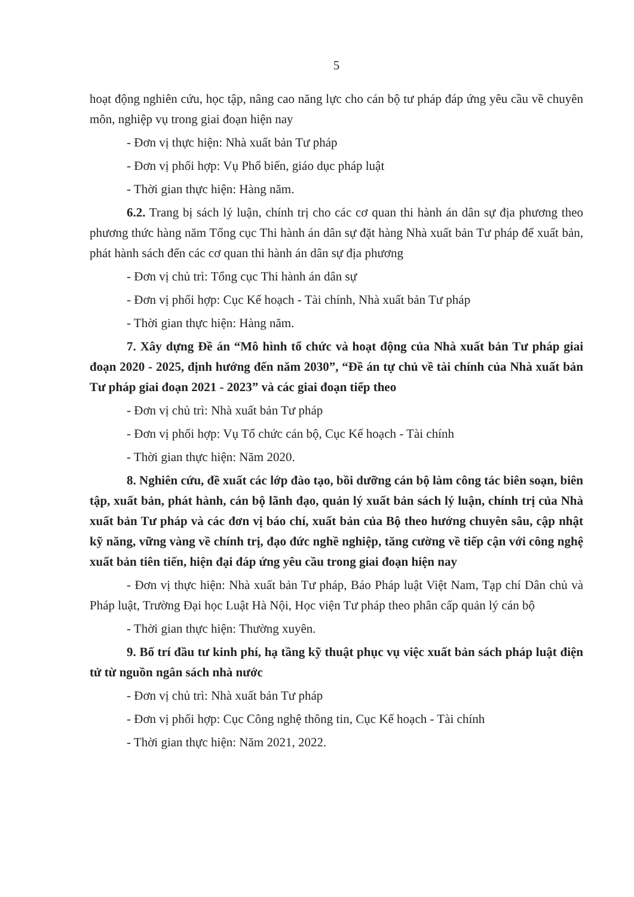5
hoạt động nghiên cứu, học tập, nâng cao năng lực cho cán bộ tư pháp đáp ứng yêu cầu về chuyên môn, nghiệp vụ trong giai đoạn hiện nay
- Đơn vị thực hiện: Nhà xuất bản Tư pháp
- Đơn vị phối hợp: Vụ Phổ biến, giáo dục pháp luật
- Thời gian thực hiện: Hàng năm.
6.2. Trang bị sách lý luận, chính trị cho các cơ quan thi hành án dân sự địa phương theo phương thức hàng năm Tổng cục Thi hành án dân sự đặt hàng Nhà xuất bản Tư pháp để xuất bản, phát hành sách đến các cơ quan thi hành án dân sự địa phương
- Đơn vị chủ trì: Tổng cục Thi hành án dân sự
- Đơn vị phối hợp: Cục Kế hoạch - Tài chính, Nhà xuất bản Tư pháp
- Thời gian thực hiện: Hàng năm.
7. Xây dựng Đề án “Mô hình tổ chức và hoạt động của Nhà xuất bản Tư pháp giai đoạn 2020 - 2025, định hướng đến năm 2030”, “Đề án tự chủ về tài chính của Nhà xuất bản Tư pháp giai đoạn 2021 - 2023” và các giai đoạn tiếp theo
- Đơn vị chủ trì: Nhà xuất bản Tư pháp
- Đơn vị phối hợp: Vụ Tổ chức cán bộ, Cục Kế hoạch - Tài chính
- Thời gian thực hiện: Năm 2020.
8. Nghiên cứu, đề xuất các lớp đào tạo, bồi dưỡng cán bộ làm công tác biên soạn, biên tập, xuất bản, phát hành, cán bộ lãnh đạo, quản lý xuất bản sách lý luận, chính trị của Nhà xuất bản Tư pháp và các đơn vị báo chí, xuất bản của Bộ theo hướng chuyên sâu, cập nhật kỹ năng, vững vàng về chính trị, đạo đức nghề nghiệp, tăng cường về tiếp cận với công nghệ xuất bản tiên tiến, hiện đại đáp ứng yêu cầu trong giai đoạn hiện nay
- Đơn vị thực hiện: Nhà xuất bản Tư pháp, Báo Pháp luật Việt Nam, Tạp chí Dân chủ và Pháp luật, Trường Đại học Luật Hà Nội, Học viện Tư pháp theo phân cấp quản lý cán bộ
- Thời gian thực hiện: Thường xuyên.
9. Bố trí đầu tư kinh phí, hạ tầng kỹ thuật phục vụ việc xuất bản sách pháp luật điện tử từ nguồn ngân sách nhà nước
- Đơn vị chủ trì: Nhà xuất bản Tư pháp
- Đơn vị phối hợp: Cục Công nghệ thông tin, Cục Kế hoạch - Tài chính
- Thời gian thực hiện: Năm 2021, 2022.